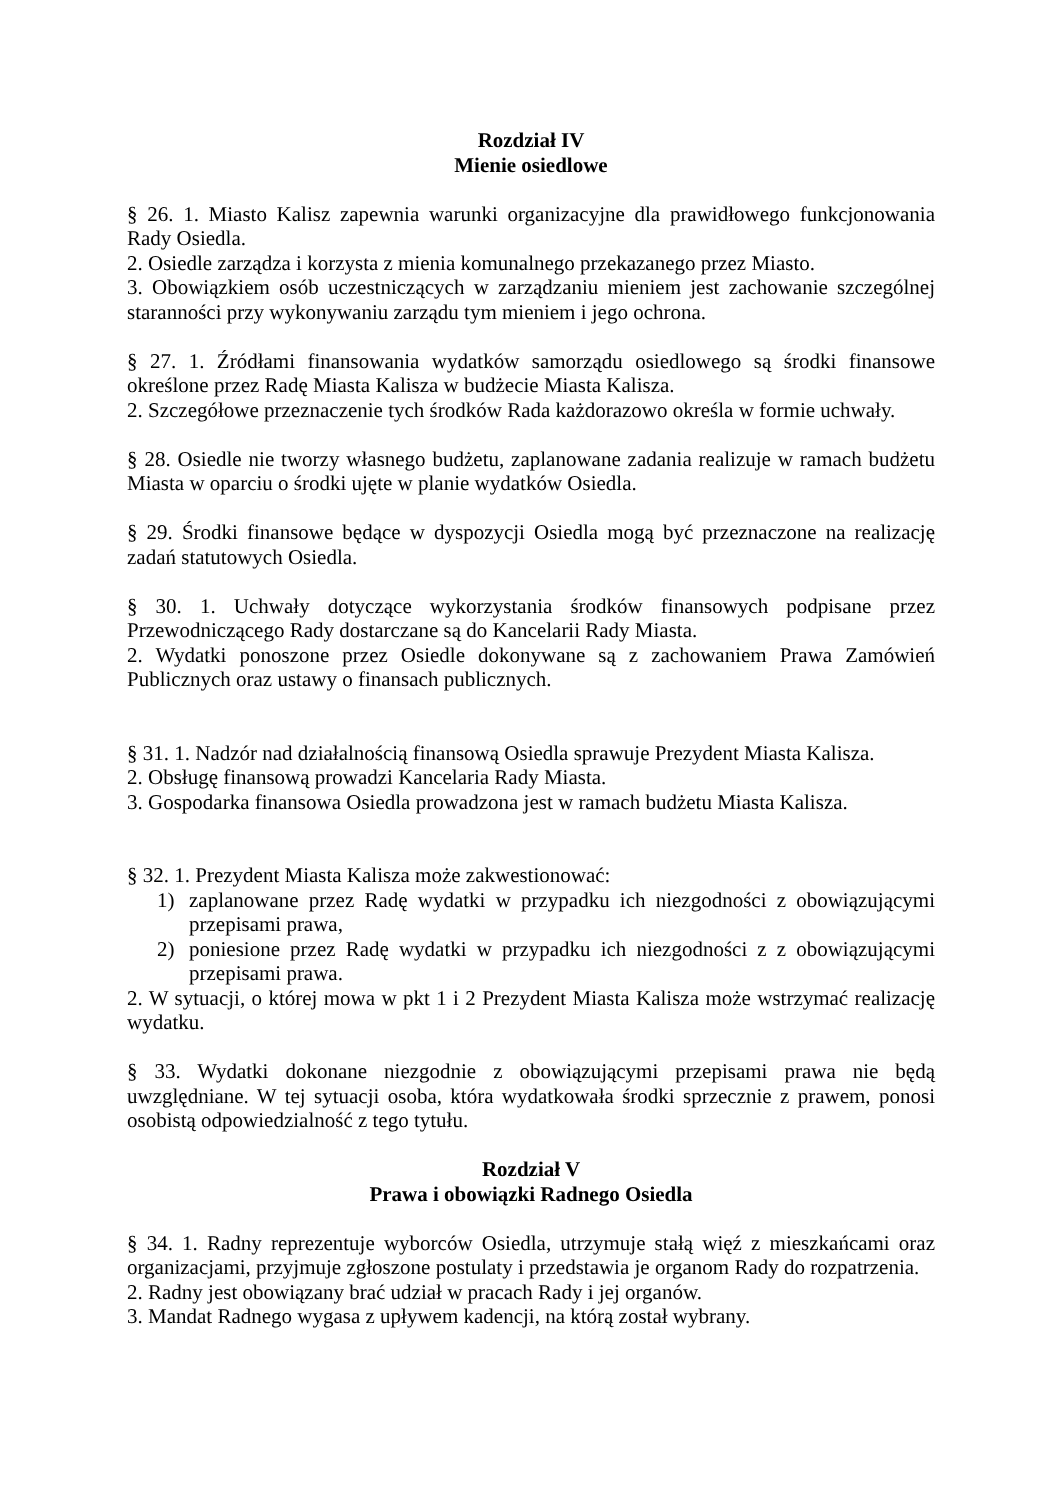Rozdział IV
Mienie osiedlowe
§ 26. 1. Miasto Kalisz zapewnia warunki organizacyjne dla prawidłowego funkcjonowania Rady Osiedla.
2. Osiedle zarządza i korzysta z mienia komunalnego przekazanego przez Miasto.
3. Obowiązkiem osób uczestniczących w zarządzaniu mieniem jest zachowanie szczególnej staranności przy wykonywaniu zarządu tym mieniem i jego ochrona.
§ 27. 1. Źródłami finansowania wydatków samorządu osiedlowego są środki finansowe określone przez Radę Miasta Kalisza w budżecie Miasta Kalisza.
2. Szczegółowe przeznaczenie tych środków Rada każdorazowo określa w formie uchwały.
§ 28. Osiedle nie tworzy własnego budżetu, zaplanowane zadania realizuje w ramach budżetu Miasta w oparciu o środki ujęte w planie wydatków Osiedla.
§ 29. Środki finansowe będące w dyspozycji Osiedla mogą być przeznaczone na realizację zadań statutowych Osiedla.
§ 30. 1. Uchwały dotyczące wykorzystania środków finansowych podpisane przez Przewodniczącego Rady dostarczane są do Kancelarii Rady Miasta.
2. Wydatki ponoszone przez Osiedle dokonywane są z zachowaniem Prawa Zamówień Publicznych oraz ustawy o finansach publicznych.
§ 31. 1. Nadzór nad działalnością finansową Osiedla sprawuje Prezydent Miasta Kalisza.
2. Obsługę finansową prowadzi Kancelaria Rady Miasta.
3. Gospodarka finansowa Osiedla prowadzona jest w ramach budżetu Miasta Kalisza.
§ 32. 1. Prezydent Miasta Kalisza może zakwestionować:
1) zaplanowane przez Radę wydatki w przypadku ich niezgodności z obowiązującymi przepisami prawa,
2) poniesione przez Radę wydatki w przypadku ich niezgodności z z obowiązującymi przepisami prawa.
2. W sytuacji, o której mowa w pkt 1 i 2 Prezydent Miasta Kalisza może wstrzymać realizację wydatku.
§ 33. Wydatki dokonane niezgodnie z obowiązującymi przepisami prawa nie będą uwzględniane. W tej sytuacji osoba, która wydatkowała środki sprzecznie z prawem, ponosi osobistą odpowiedzialność z tego tytułu.
Rozdział V
Prawa i obowiązki Radnego Osiedla
§ 34. 1. Radny reprezentuje wyborców Osiedla, utrzymuje stałą więź z mieszkańcami oraz organizacjami, przyjmuje zgłoszone postulaty i przedstawia je organom Rady do rozpatrzenia.
2. Radny jest obowiązany brać udział w pracach Rady i jej organów.
3. Mandat Radnego wygasa z upływem kadencji, na którą został wybrany.